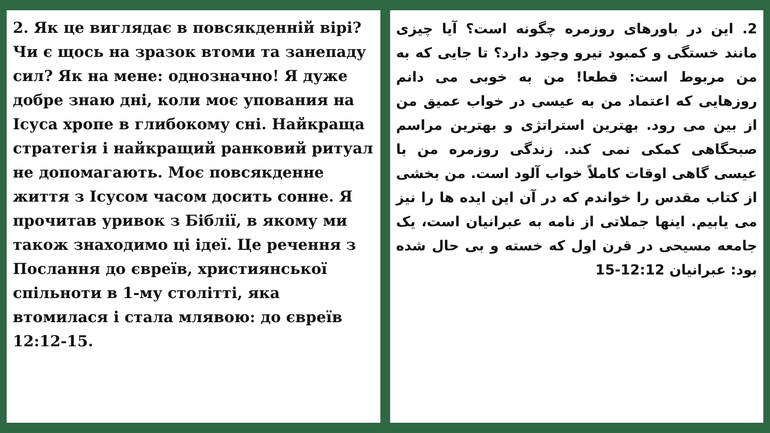2. Як це виглядає в повсякденній вірі? Чи є щось на зразок втоми та занепаду сил? Як на мене: однозначно! Я дуже добре знаю дні, коли моє упования на Ісуса хропе в глибокому сні. Найкраща стратегія і найкращий ранковий ритуал не допомагають. Моє повсякденне життя з Ісусом часом досить сонне. Я прочитав уривок з Біблії, в якому ми також знаходимо ці ідеї. Це речення з Послання до євреїв, християнської спільноти в 1-му столітті, яка втомилася і стала млявою: до євреїв 12:12-15.
2. این در باورهای روزمره چگونه است؟ آیا چیزی مانند خستگی و کمبود نیرو وجود دارد؟ تا جایی که به من مربوط است: قطعا! من به خوبی می دانم روزهایی که اعتماد من به عیسی در خواب عمیق من از بین می رود. بهترین استراتژی و بهترین مراسم صبحگاهی کمکی نمی کند. زندگی روزمره من با عیسی گاهی اوقات کاملاً خواب آلود است. من بخشی از کتاب مقدس را خواندم که در آن این ایده ها را نیز می یابیم. اینها جملاتی از نامه به عبرانیان است، یک جامعه مسیحی در قرن اول که خسته و بی حال شده بود: عبرانیان 12:12-15